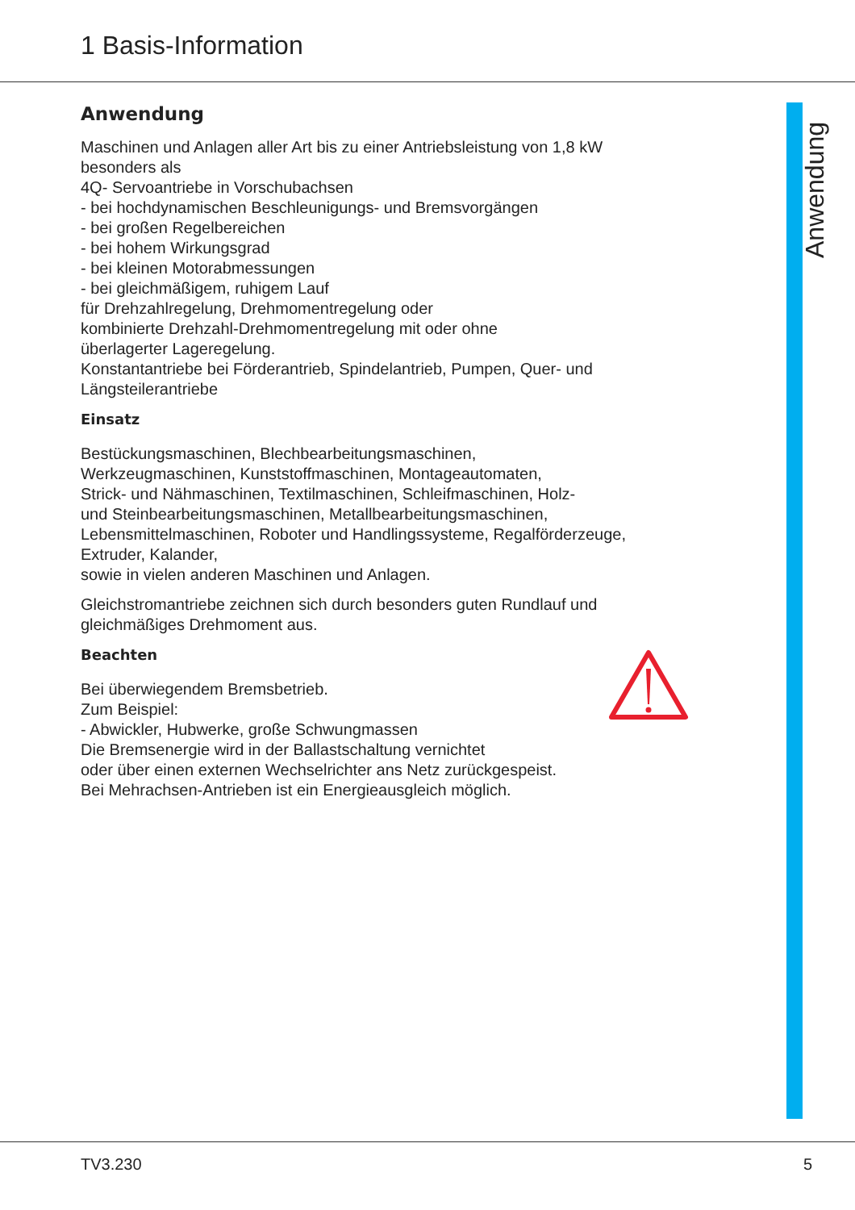1 Basis-Information
Anwendung
Anwendung
Maschinen und Anlagen aller Art bis zu einer Antriebsleistung von 1,8 kW
besonders als
4Q- Servoantriebe in Vorschubachsen
- bei hochdynamischen Beschleunigungs- und Bremsvorgängen
- bei großen Regelbereichen
- bei hohem Wirkungsgrad
- bei kleinen Motorabmessungen
- bei gleichmäßigem, ruhigem Lauf
für Drehzahlregelung, Drehmomentregelung oder
kombinierte Drehzahl-Drehmomentregelung mit oder ohne
überlagerter Lageregelung.
Konstantantriebe bei Förderantrieb, Spindelantrieb, Pumpen, Quer- und
Längsteilerantriebe
Einsatz
Bestückungsmaschinen, Blechbearbeitungsmaschinen,
Werkzeugmaschinen, Kunststoffmaschinen, Montageautomaten,
Strick- und Nähmaschinen, Textilmaschinen, Schleifmaschinen, Holz-
und Steinbearbeitungsmaschinen, Metallbearbeitungsmaschinen,
Lebensmittelmaschinen, Roboter und Handlingssysteme, Regalförderzeuge,
Extruder, Kalander,
sowie in vielen anderen Maschinen und Anlagen.
Gleichstromantriebe zeichnen sich durch besonders guten Rundlauf und
gleichmäßiges Drehmoment aus.
Beachten
Bei überwiegendem Bremsbetrieb.
Zum Beispiel:
- Abwickler, Hubwerke, große Schwungmassen
Die Bremsenergie wird in der Ballastschaltung vernichtet
oder über einen externen Wechselrichter ans Netz zurückgespeist.
Bei Mehrachsen-Antrieben ist ein Energieausgleich möglich.
TV3.230 5